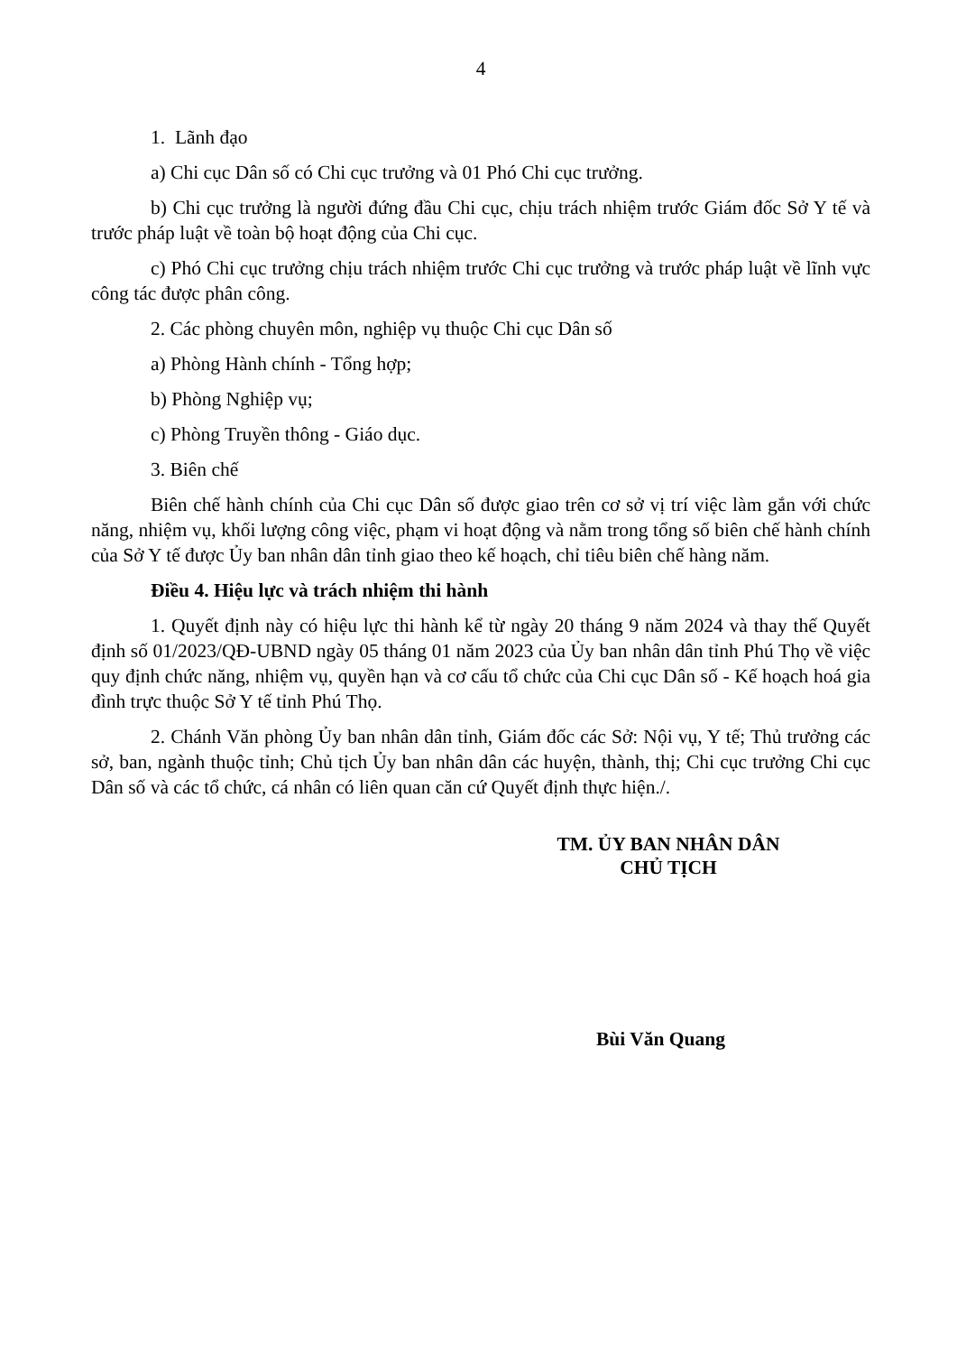4
1. Lãnh đạo
a) Chi cục Dân số có Chi cục trưởng và 01 Phó Chi cục trưởng.
b) Chi cục trưởng là người đứng đầu Chi cục, chịu trách nhiệm trước Giám đốc Sở Y tế và trước pháp luật về toàn bộ hoạt động của Chi cục.
c) Phó Chi cục trưởng chịu trách nhiệm trước Chi cục trưởng và trước pháp luật về lĩnh vực công tác được phân công.
2. Các phòng chuyên môn, nghiệp vụ thuộc Chi cục Dân số
a) Phòng Hành chính - Tổng hợp;
b) Phòng Nghiệp vụ;
c) Phòng Truyền thông - Giáo dục.
3. Biên chế
Biên chế hành chính của Chi cục Dân số được giao trên cơ sở vị trí việc làm gắn với chức năng, nhiệm vụ, khối lượng công việc, phạm vi hoạt động và nằm trong tổng số biên chế hành chính của Sở Y tế được Ủy ban nhân dân tỉnh giao theo kế hoạch, chỉ tiêu biên chế hàng năm.
Điều 4. Hiệu lực và trách nhiệm thi hành
1. Quyết định này có hiệu lực thi hành kể từ ngày 20 tháng 9 năm 2024 và thay thế Quyết định số 01/2023/QĐ-UBND ngày 05 tháng 01 năm 2023 của Ủy ban nhân dân tỉnh Phú Thọ về việc quy định chức năng, nhiệm vụ, quyền hạn và cơ cấu tổ chức của Chi cục Dân số - Kế hoạch hoá gia đình trực thuộc Sở Y tế tỉnh Phú Thọ.
2. Chánh Văn phòng Ủy ban nhân dân tỉnh, Giám đốc các Sở: Nội vụ, Y tế; Thủ trưởng các sở, ban, ngành thuộc tỉnh; Chủ tịch Ủy ban nhân dân các huyện, thành, thị; Chi cục trưởng Chi cục Dân số và các tổ chức, cá nhân có liên quan căn cứ Quyết định thực hiện./.
TM. ỦY BAN NHÂN DÂN
CHỦ TỊCH
Bùi Văn Quang